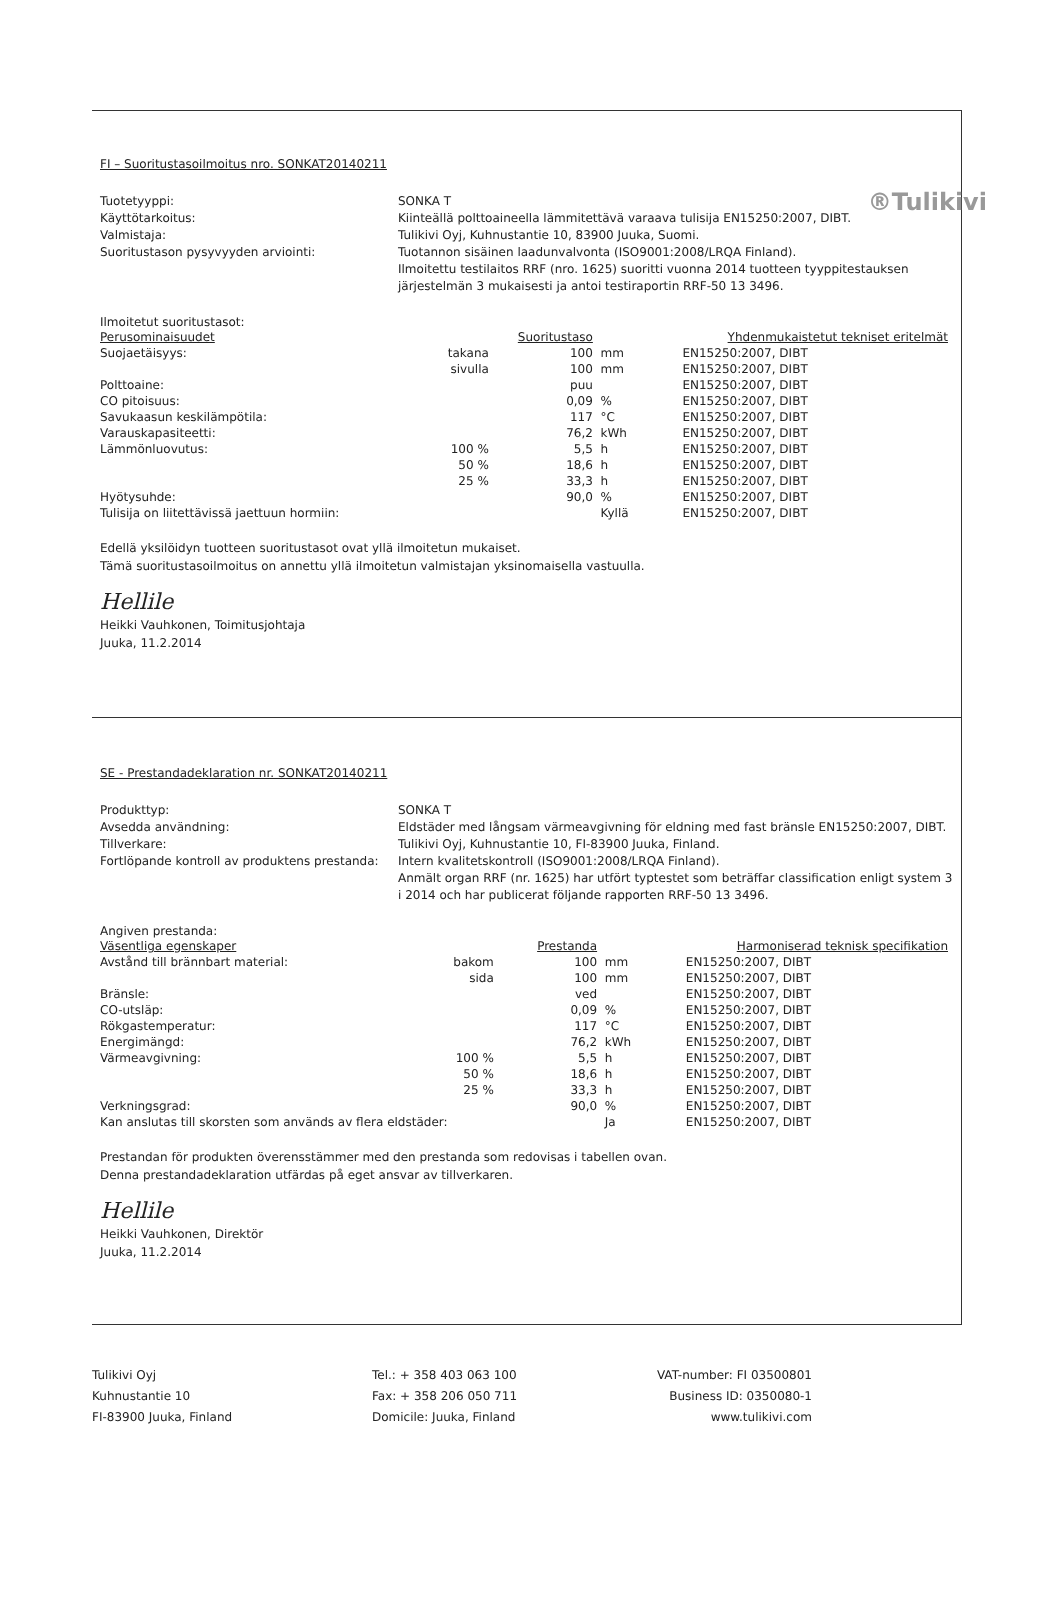®Tulikivi
FI – Suoritustasoilmoitus nro. SONKAT20140211
Tuotetyyppi:
SONKA T
Käyttötarkoitus:
Kiinteällä polttoaineella lämmitettävä varaava tulisija EN15250:2007, DIBT.
Valmistaja:
Tulikivi Oyj, Kuhnustantie 10, 83900 Juuka, Suomi.
Suoritustason pysyvyyden arviointi:
Tuotannon sisäinen laadunvalvonta (ISO9001:2008/LRQA Finland).
Ilmoitettu testilaitos RRF (nro. 1625) suoritti vuonna 2014 tuotteen tyyppitestauksen järjestelmän 3 mukaisesti ja antoi testiraportin RRF-50 13 3496.
Ilmoitetut suoritustasot:
| Perusominaisuudet | | Suoritustaso | | Yhdenmukaistetut tekniset eritelmät |
| --- | --- | --- | --- | --- |
| Suojaetäisyys: | takana | 100 | mm | EN15250:2007, DIBT |
| | sivulla | 100 | mm | EN15250:2007, DIBT |
| Polttoaine: | | puu | | EN15250:2007, DIBT |
| CO pitoisuus: | | 0,09 | % | EN15250:2007, DIBT |
| Savukaasun keskilämpötila: | | 117 | °C | EN15250:2007, DIBT |
| Varauskapasiteetti: | | 76,2 | kWh | EN15250:2007, DIBT |
| Lämmönluovutus: | 100 % | 5,5 | h | EN15250:2007, DIBT |
| | 50 % | 18,6 | h | EN15250:2007, DIBT |
| | 25 % | 33,3 | h | EN15250:2007, DIBT |
| Hyötysuhde: | | 90,0 | % | EN15250:2007, DIBT |
| Tulisija on liitettävissä jaettuun hormiin: | | | Kyllä | EN15250:2007, DIBT |
Edellä yksilöidyn tuotteen suoritustasot ovat yllä ilmoitetun mukaiset.
Tämä suoritustasoilmoitus on annettu yllä ilmoitetun valmistajan yksinomaisella vastuulla.
Hellile
Heikki Vauhkonen, Toimitusjohtaja
Juuka, 11.2.2014
SE - Prestandadeklaration nr. SONKAT20140211
Produkttyp:
SONKA T
Avsedda användning:
Eldstäder med långsam värmeavgivning för eldning med fast bränsle EN15250:2007, DIBT.
Tillverkare:
Tulikivi Oyj, Kuhnustantie 10, FI-83900 Juuka, Finland.
Fortlöpande kontroll av produktens prestanda:
Intern kvalitetskontroll (ISO9001:2008/LRQA Finland).
Anmält organ RRF (nr. 1625) har utfört typtestet som beträffar classification enligt system 3 i 2014 och har publicerat följande rapporten RRF-50 13 3496.
Angiven prestanda:
| Väsentliga egenskaper | | Prestanda | | Harmoniserad teknisk specifikation |
| --- | --- | --- | --- | --- |
| Avstånd till brännbart material: | bakom | 100 | mm | EN15250:2007, DIBT |
| | sida | 100 | mm | EN15250:2007, DIBT |
| Bränsle: | | ved | | EN15250:2007, DIBT |
| CO-utsläp: | | 0,09 | % | EN15250:2007, DIBT |
| Rökgastemperatur: | | 117 | °C | EN15250:2007, DIBT |
| Energimängd: | | 76,2 | kWh | EN15250:2007, DIBT |
| Värmeavgivning: | 100 % | 5,5 | h | EN15250:2007, DIBT |
| | 50 % | 18,6 | h | EN15250:2007, DIBT |
| | 25 % | 33,3 | h | EN15250:2007, DIBT |
| Verkningsgrad: | | 90,0 | % | EN15250:2007, DIBT |
| Kan anslutas till skorsten som används av flera eldstäder: | | | Ja | EN15250:2007, DIBT |
Prestandan för produkten överensstämmer med den prestanda som redovisas i tabellen ovan.
Denna prestandadeklaration utfärdas på eget ansvar av tillverkaren.
Hellile
Heikki Vauhkonen, Direktör
Juuka, 11.2.2014
Tulikivi Oyj
Kuhnustantie 10
FI-83900 Juuka, Finland
Tel.: + 358 403 063 100
Fax: + 358 206 050 711
Domicile: Juuka, Finland
VAT-number: FI 03500801
Business ID: 0350080-1
www.tulikivi.com